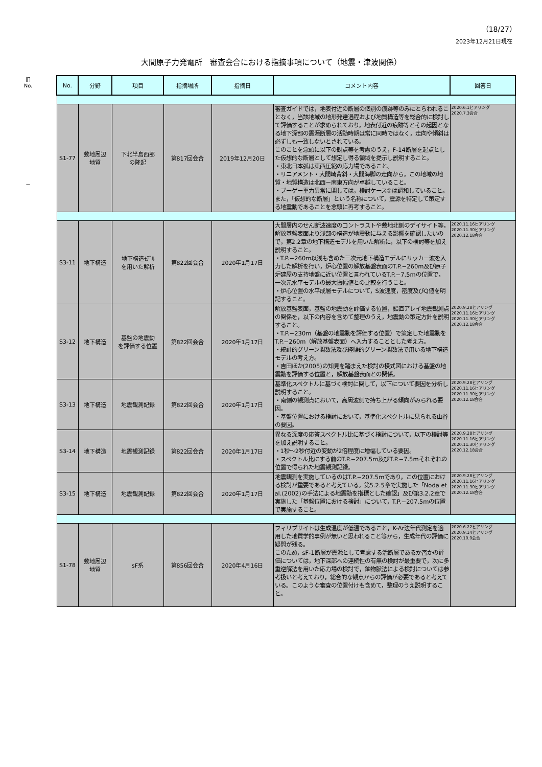（18/27）
2023年12月21日現在
大間原子力発電所　審査会合における指摘事項について（地震・津波関係）
旧
No.
－
| No. | 分野 | 項目 | 指摘場所 | 指摘日 | コメント内容 | 回答日 |
| --- | --- | --- | --- | --- | --- | --- |
| S1-77 | 敷地周辺 地質 | 下北半島西部 の隆起 | 第817回会合 | 2019年12月20日 | 審査ガイドでは，地表付近の断層の個別の痕跡等のみにとらわれることなく，当該地域の地形発達過程および地質構造等を総合的に検討して評価することが求められており，地表付近の痕跡等とその起因となる地下深部の震源断層の活動時期は常に同時ではなく，走向や傾斜は必ずしも一致しないとされている。 このことを念頭に以下の観点等を考慮のうえ，F-14断層を起点とした仮想的な断層として想定し得る領域を提示し説明すること。 ・東北日本弧は東西圧縮の応力場であること。 ・リニアメント・大間崎背斜・大間海脚の走向から，この地域の地質・地質構造は北西－南東方向が卓越していること。 ・ブーゲー重力異常に関しては，検討ケース①は調和していること。 また，「仮想的な断層」という名称について，震源を特定して策定する地震動であることを念頭に再考すること。 | 2020.6.1ヒアリング 2020.7.3会合 |
| S3-11 | 地下構造 | 地下構造ﾓﾃﾞﾙ を用いた解析 | 第822回会合 | 2020年1月17日 | 大間層内のせん断波速度のコントラストや敷地北側のデイサイト等，解放基盤表面より浅部の構造が地震動に与える影響を確認したいので，第2.2章の地下構造モデルを用いた解析に，以下の検討等を加え説明すること。 ・T.P.−260m以浅も含めた三次元地下構造モデルにリッカー波を入力した解析を行い，炉心位置の解放基盤表面のT.P.−260m及び原子炉建屋の支持地盤に近い位置と言われているT.P.−7.5mの位置で，一次元水平モデルの最大振幅値との比較を行うこと。 ・炉心位置の水平成層モデルについて，S波速度，密度及びQ値を明記すること。 | 2020.11.16ヒアリング 2020.11.30ヒアリング 2020.12.18会合 |
| S3-12 | 地下構造 | 基盤の地震動 を評価する位置 | 第822回会合 | 2020年1月17日 | 解放基盤表面，基盤の地震動を評価する位置，鉛直アレイ地震観測点の関係を，以下の内容を含めて整理のうえ，地震動の策定方針を説明すること。 ・T.P.−230m（基盤の地震動を評価する位置）で策定した地震動をT.P.−260m（解放基盤表面）へ入力することとした考え方。 ・統計的グリーン関数法及び経験的グリーン関数法で用いる地下構造モデルの考え方。 ・吉田ほか(2005)の知見を踏まえた検討の模式図における基盤の地震動を評価する位置と，解放基盤表面との関係。 | 2020.9.28ヒアリング 2020.11.16ヒアリング 2020.11.30ヒアリング 2020.12.18会合 |
| S3-13 | 地下構造 | 地震観測記録 | 第822回会合 | 2020年1月17日 | 基準化スペクトルに基づく検討に関して，以下について要因を分析し説明すること。 ・南側の観測点において，高周波側で持ち上がる傾向がみられる要因。 ・基盤位置における検討において，基準化スペクトルに見られる山谷の要因。 | 2020.9.28ヒアリング 2020.11.16ヒアリング 2020.11.30ヒアリング 2020.12.18会合 |
| S3-14 | 地下構造 | 地震観測記録 | 第822回会合 | 2020年1月17日 | 異なる深度の応答スペクトル比に基づく検討について，以下の検討等を加え説明すること。 ・1秒～2秒付近の変動が2倍程度に増幅している要因。 ・スペクトル比にする前のT.P.−207.5m及びT.P.−7.5mそれぞれの位置で得られた地震観測記録。 | 2020.9.28ヒアリング 2020.11.16ヒアリング 2020.11.30ヒアリング 2020.12.18会合 |
| S3-15 | 地下構造 | 地震観測記録 | 第822回会合 | 2020年1月17日 | 地震観測を実施しているのはT.P.−207.5mであり，この位置における検討が重要であると考えている。第5.2.5章で実施した「Noda et al.(2002)の手法による地震動を指標とした確認」及び第3.2.2章で実施した「基盤位置における検討」について，T.P.−207.5mの位置で実施すること。 | 2020.9.28ヒアリング 2020.11.16ヒアリング 2020.11.30ヒアリング 2020.12.18会合 |
| S1-78 | 敷地周辺 地質 | sF系 | 第856回会合 | 2020年4月16日 | フィリプサイトは生成温度が低温であること，K-Ar法年代測定を適用した地質学的事例が無いと思われること等から，生成年代の評価に疑問が残る。 このため，sF-1断層が震源として考慮する活断層であるか否かの評価については，地下深部への連続性の有無の検討が最重要で，次に多重逆解法を用いた応力場の検討で，鉱物脈法による検討については参考扱いと考えており，総合的な観点からの評価が必要であると考えている。このような審査の位置付けも含めて，整理のうえ説明すること。 | 2020.6.22ヒアリング 2020.9.14ヒアリング 2020.10.9会合 |